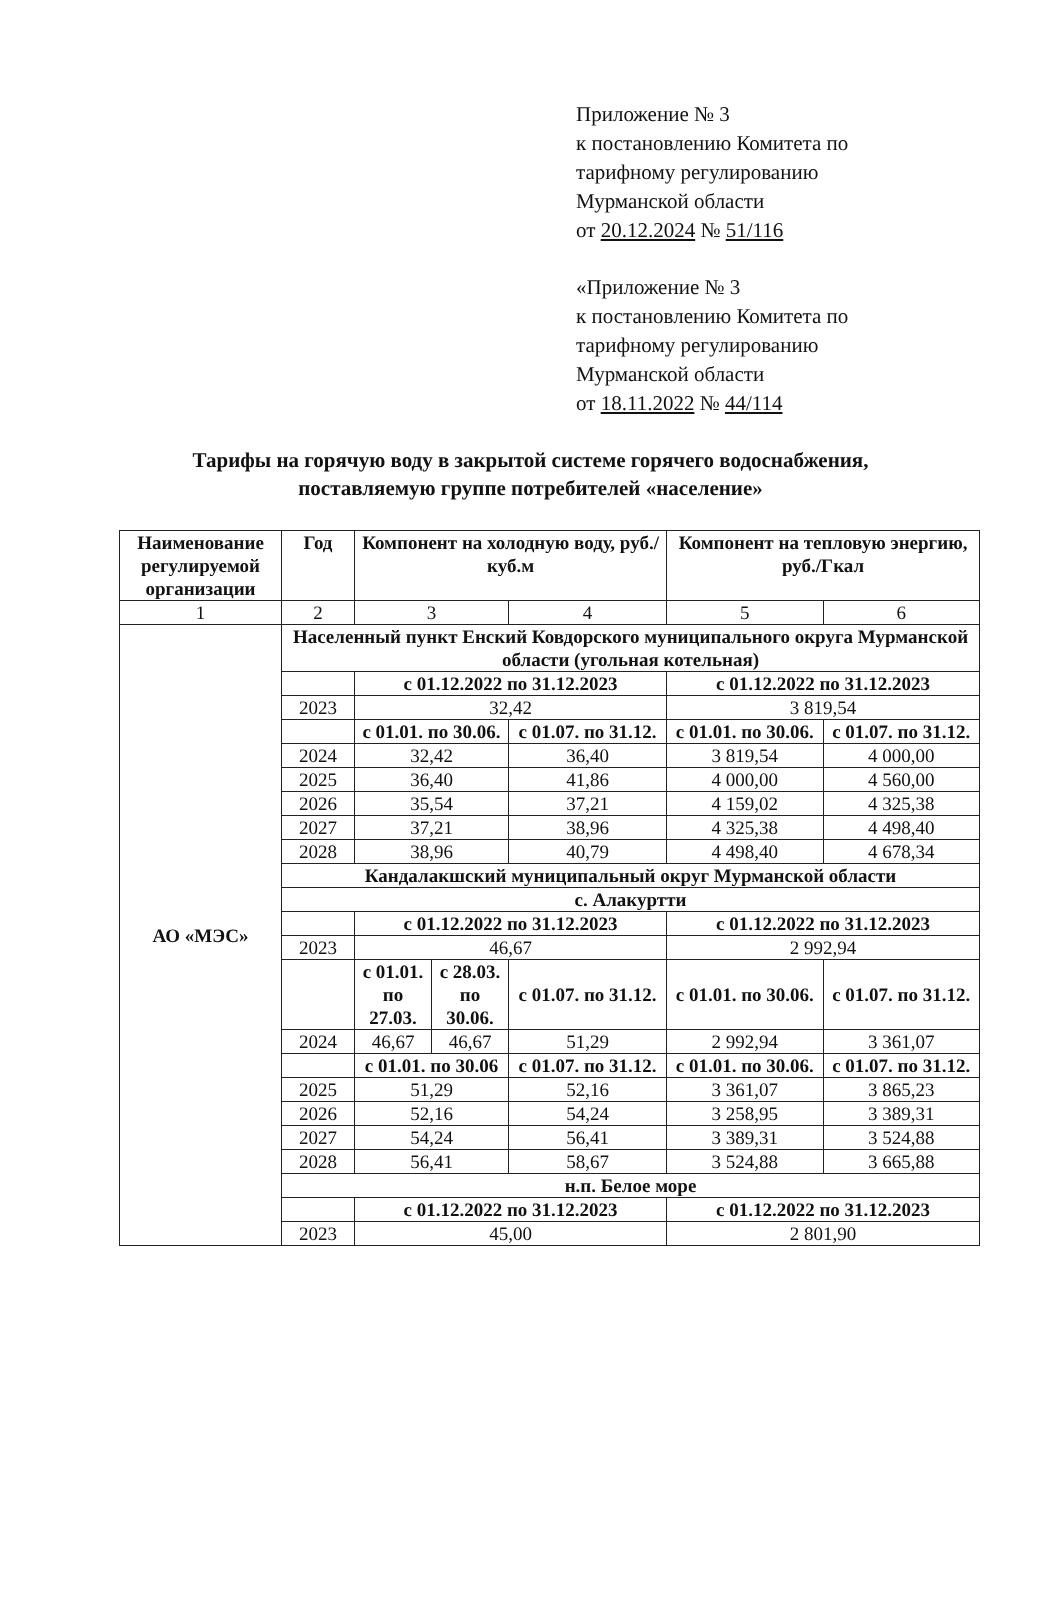Приложение № 3
к постановлению Комитета по
тарифному регулированию
Мурманской области
от 20.12.2024 № 51/116
«Приложение № 3
к постановлению Комитета по
тарифному регулированию
Мурманской области
от 18.11.2022 № 44/114
Тарифы на горячую воду в закрытой системе горячего водоснабжения,
поставляемую группе потребителей «население»
| Наименование регулируемой организации | Год | Компонент на холодную воду, руб./куб.м | | | Компонент на тепловую энергию, руб./Гкал | |
| --- | --- | --- | --- | --- | --- | --- |
| 1 | 2 | 3 | | 4 | 5 | 6 |
| АО «МЭС» | Населенный пункт Енский Ковдорского муниципального округа Мурманской области (угольная котельная) | | | | | |
| | | с 01.12.2022 по 31.12.2023 | | | с 01.12.2022 по 31.12.2023 | |
| | 2023 | 32,42 | | | 3 819,54 | |
| | | с 01.01. по 30.06. | | с 01.07. по 31.12. | с 01.01. по 30.06. | с 01.07. по 31.12. |
| | 2024 | 32,42 | | 36,40 | 3 819,54 | 4 000,00 |
| | 2025 | 36,40 | | 41,86 | 4 000,00 | 4 560,00 |
| | 2026 | 35,54 | | 37,21 | 4 159,02 | 4 325,38 |
| | 2027 | 37,21 | | 38,96 | 4 325,38 | 4 498,40 |
| | 2028 | 38,96 | | 40,79 | 4 498,40 | 4 678,34 |
| | Кандалакшский муниципальный округ Мурманской области | | | | | |
| | с. Алакуртти | | | | | |
| | | с 01.12.2022 по 31.12.2023 | | | с 01.12.2022 по 31.12.2023 | |
| | 2023 | 46,67 | | | 2 992,94 | |
| | | с 01.01. по 27.03. | с 28.03. по 30.06. | с 01.07. по 31.12. | с 01.01. по 30.06. | с 01.07. по 31.12. |
| | 2024 | 46,67 | 46,67 | 51,29 | 2 992,94 | 3 361,07 |
| | | с 01.01. по 30.06 | | с 01.07. по 31.12. | с 01.01. по 30.06. | с 01.07. по 31.12. |
| | 2025 | 51,29 | | 52,16 | 3 361,07 | 3 865,23 |
| | 2026 | 52,16 | | 54,24 | 3 258,95 | 3 389,31 |
| | 2027 | 54,24 | | 56,41 | 3 389,31 | 3 524,88 |
| | 2028 | 56,41 | | 58,67 | 3 524,88 | 3 665,88 |
| | н.п. Белое море | | | | | |
| | | с 01.12.2022 по 31.12.2023 | | | с 01.12.2022 по 31.12.2023 | |
| | 2023 | 45,00 | | | 2 801,90 | |